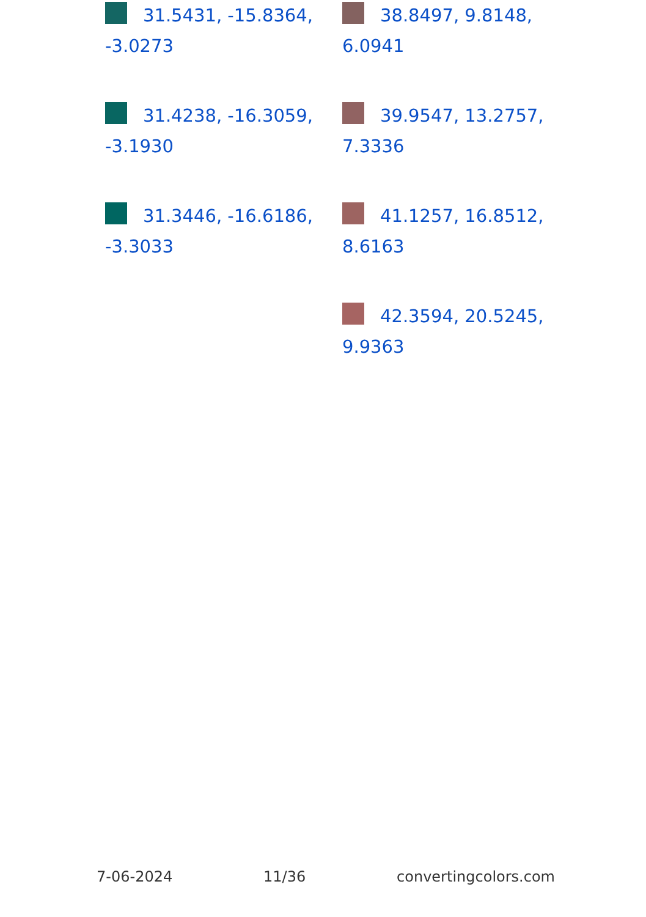31.5431, -15.8364, -3.0273
31.4238, -16.3059, -3.1930
31.3446, -16.6186, -3.3033
38.8497, 9.8148, 6.0941
39.9547, 13.2757, 7.3336
41.1257, 16.8512, 8.6163
42.3594, 20.5245, 9.9363
7-06-2024 11/36 convertingcolors.com